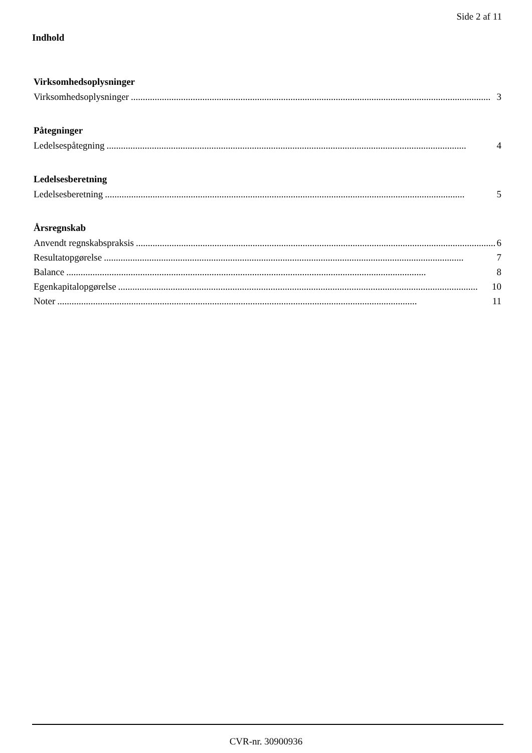Side 2 af 11
Indhold
Virksomhedsoplysninger
Virksomhedsoplysninger....................................................................................................................................................... 3
Påtegninger
Ledelsespåtegning....................................................................................................................................................... 4
Ledelsesberetning
Ledelsesberetning....................................................................................................................................................... 5
Årsregnskab
Anvendt regnskabspraksis....................................................................................................................................................... 6
Resultatopgørelse....................................................................................................................................................... 7
Balance....................................................................................................................................................... 8
Egenkapitalopgørelse....................................................................................................................................................... 10
Noter....................................................................................................................................................... 11
CVR-nr. 30900936